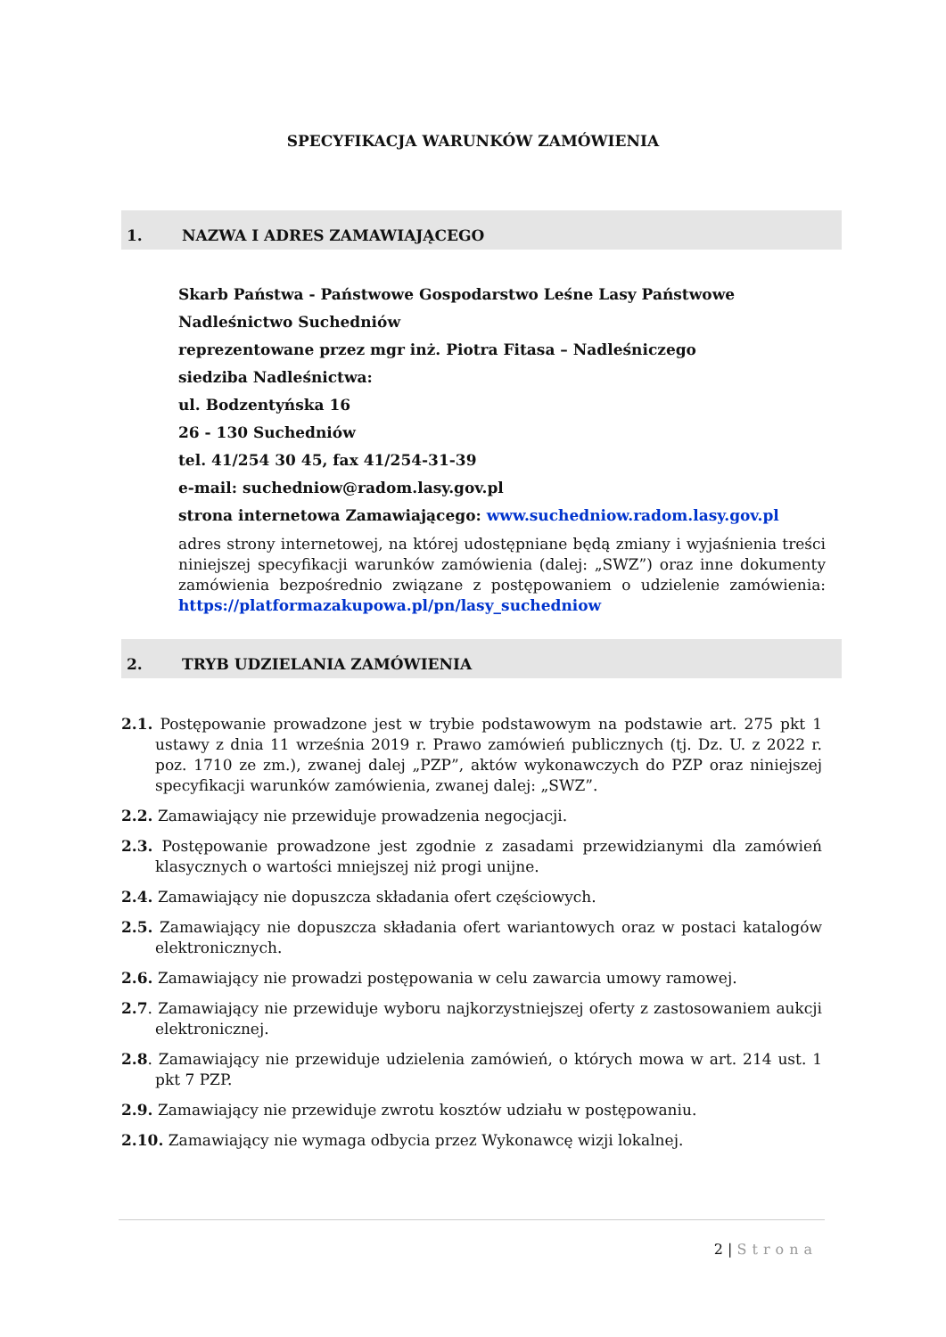SPECYFIKACJA WARUNKÓW ZAMÓWIENIA
1. NAZWA I ADRES ZAMAWIAJĄCEGO
Skarb Państwa - Państwowe Gospodarstwo Leśne Lasy Państwowe
Nadleśnictwo Suchedniów
reprezentowane przez mgr inż. Piotra Fitasa – Nadleśniczego
siedziba Nadleśnictwa:
ul. Bodzentyńska 16
26 - 130 Suchedniów
tel. 41/254 30 45, fax 41/254-31-39
e-mail: suchedniow@radom.lasy.gov.pl
strona internetowa Zamawiającego: www.suchedniow.radom.lasy.gov.pl
adres strony internetowej, na której udostępniane będą zmiany i wyjaśnienia treści niniejszej specyfikacji warunków zamówienia (dalej: „SWZ”) oraz inne dokumenty zamówienia bezpośrednio związane z postępowaniem o udzielenie zamówienia: https://platformazakupowa.pl/pn/lasy_suchedniow
2. TRYB UDZIELANIA ZAMÓWIENIA
2.1. Postępowanie prowadzone jest w trybie podstawowym na podstawie art. 275 pkt 1 ustawy z dnia 11 września 2019 r. Prawo zamówień publicznych (tj. Dz. U. z 2022 r. poz. 1710 ze zm.), zwanej dalej „PZP”, aktów wykonawczych do PZP oraz niniejszej specyfikacji warunków zamówienia, zwanej dalej: „SWZ”.
2.2. Zamawiający nie przewiduje prowadzenia negocjacji.
2.3. Postępowanie prowadzone jest zgodnie z zasadami przewidzianymi dla zamówień klasycznych o wartości mniejszej niż progi unijne.
2.4. Zamawiający nie dopuszcza składania ofert częściowych.
2.5. Zamawiający nie dopuszcza składania ofert wariantowych oraz w postaci katalogów elektronicznych.
2.6. Zamawiający nie prowadzi postępowania w celu zawarcia umowy ramowej.
2.7. Zamawiający nie przewiduje wyboru najkorzystniejszej oferty z zastosowaniem aukcji elektronicznej.
2.8. Zamawiający nie przewiduje udzielenia zamówień, o których mowa w art. 214 ust. 1 pkt 7 PZP.
2.9. Zamawiający nie przewiduje zwrotu kosztów udziału w postępowaniu.
2.10. Zamawiający nie wymaga odbycia przez Wykonawcę wizji lokalnej.
2 | Strona